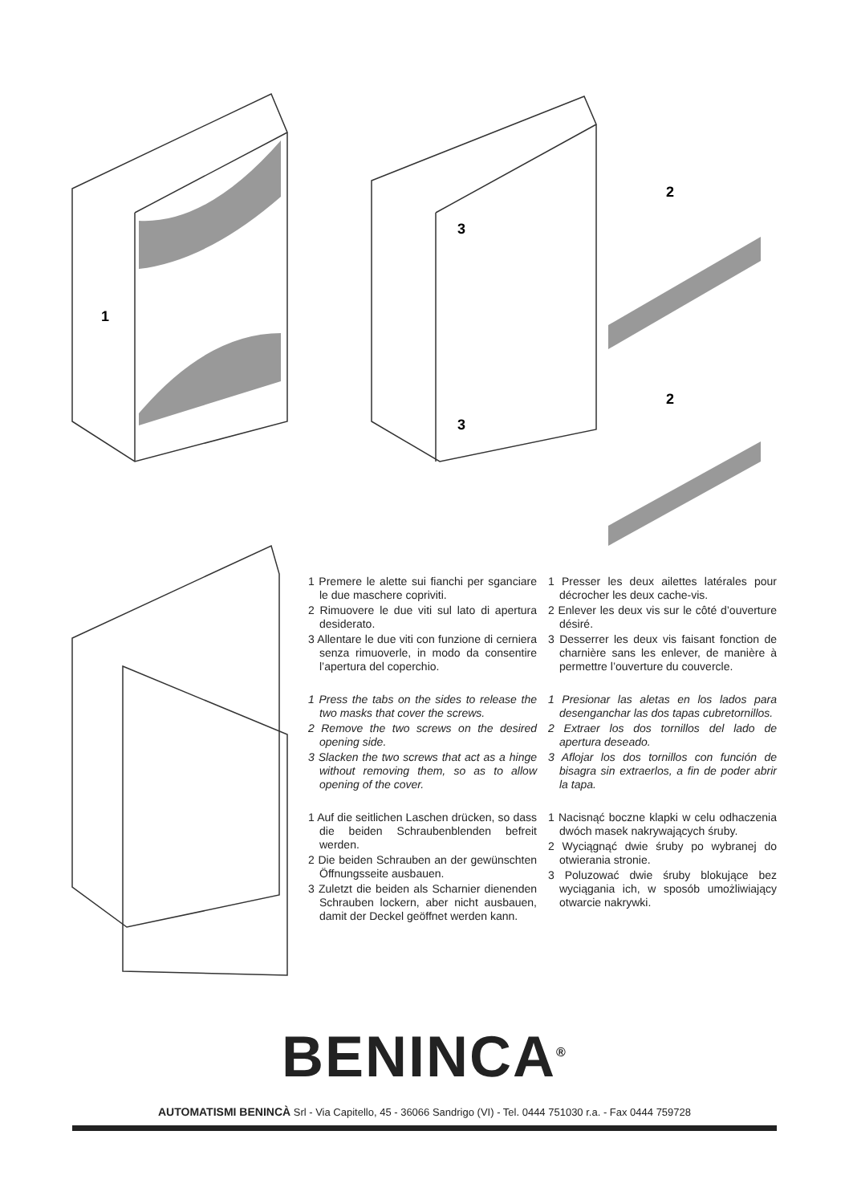1
3
3
2
2
1 Premere le alette sui fianchi per sganciare le due maschere copriviti.
2 Rimuovere le due viti sul lato di apertura desiderato.
3 Allentare le due viti con funzione di cerniera senza rimuoverle, in modo da consentire l’apertura del coperchio.
1 Presser les deux ailettes latérales pour décrocher les deux cache-vis.
2 Enlever les deux vis sur le côté d’ouverture désiré.
3 Desserrer les deux vis faisant fonction de charnière sans les enlever, de manière à permettre l’ouverture du couvercle.
1 Press the tabs on the sides to release the two masks that cover the screws.
2 Remove the two screws on the desired opening side.
3 Slacken the two screws that act as a hinge without removing them, so as to allow opening of the cover.
1 Presionar las aletas en los lados para desenganchar las dos tapas cubretornillos.
2 Extraer los dos tornillos del lado de apertura deseado.
3 Aflojar los dos tornillos con función de bisagra sin extraerlos, a fin de poder abrir la tapa.
1 Auf die seitlichen Laschen drücken, so dass die beiden Schraubenblenden befreit werden.
2 Die beiden Schrauben an der gewünschten Öffnungsseite ausbauen.
3 Zuletzt die beiden als Scharnier dienenden Schrauben lockern, aber nicht ausbauen, damit der Deckel geöffnet werden kann.
1 Nacisnąć boczne klapki w celu odhaczenia dwóch masek nakrywających śruby.
2 Wyciągnąć dwie śruby po wybranej do otwierania stronie.
3 Poluzować dwie śruby blokujące bez wyciągania ich, w sposób umożliwiający otwarcie nakrywki.
BENINCA<sup>®</sup>
AUTOMATISMI BENINCÀ Srl - Via Capitello, 45 - 36066 Sandrigo (VI) - Tel. 0444 751030 r.a. - Fax 0444 759728